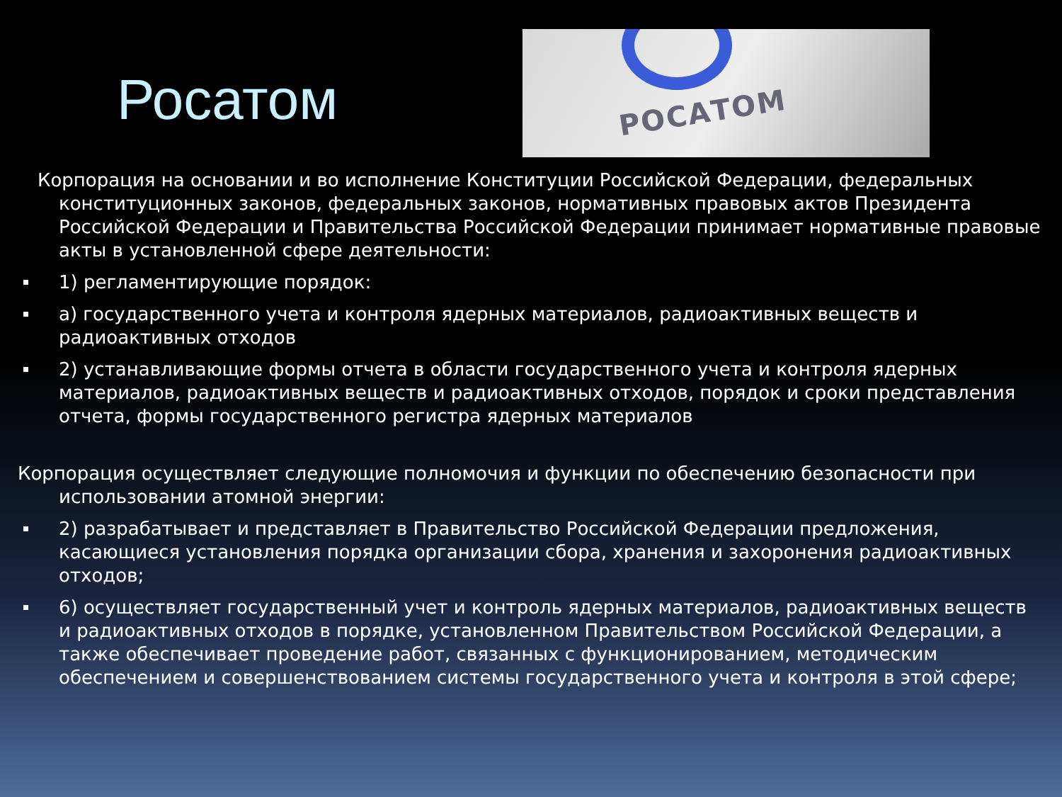Росатом
РОСАТОМ
Корпорация на основании и во исполнение Конституции Российской Федерации, федеральных конституционных законов, федеральных законов, нормативных правовых актов Президента Российской Федерации и Правительства Российской Федерации принимает нормативные правовые акты в установленной сфере деятельности:
1) регламентирующие порядок:
а) государственного учета и контроля ядерных материалов, радиоактивных веществ и радиоактивных отходов
2) устанавливающие формы отчета в области государственного учета и контроля ядерных материалов, радиоактивных веществ и радиоактивных отходов, порядок и сроки представления отчета, формы государственного регистра ядерных материалов
Корпорация осуществляет следующие полномочия и функции по обеспечению безопасности при использовании атомной энергии:
2) разрабатывает и представляет в Правительство Российской Федерации предложения, касающиеся установления порядка организации сбора, хранения и захоронения радиоактивных отходов;
6) осуществляет государственный учет и контроль ядерных материалов, радиоактивных веществ и радиоактивных отходов в порядке, установленном Правительством Российской Федерации, а также обеспечивает проведение работ, связанных с функционированием, методическим обеспечением и совершенствованием системы государственного учета и контроля в этой сфере;